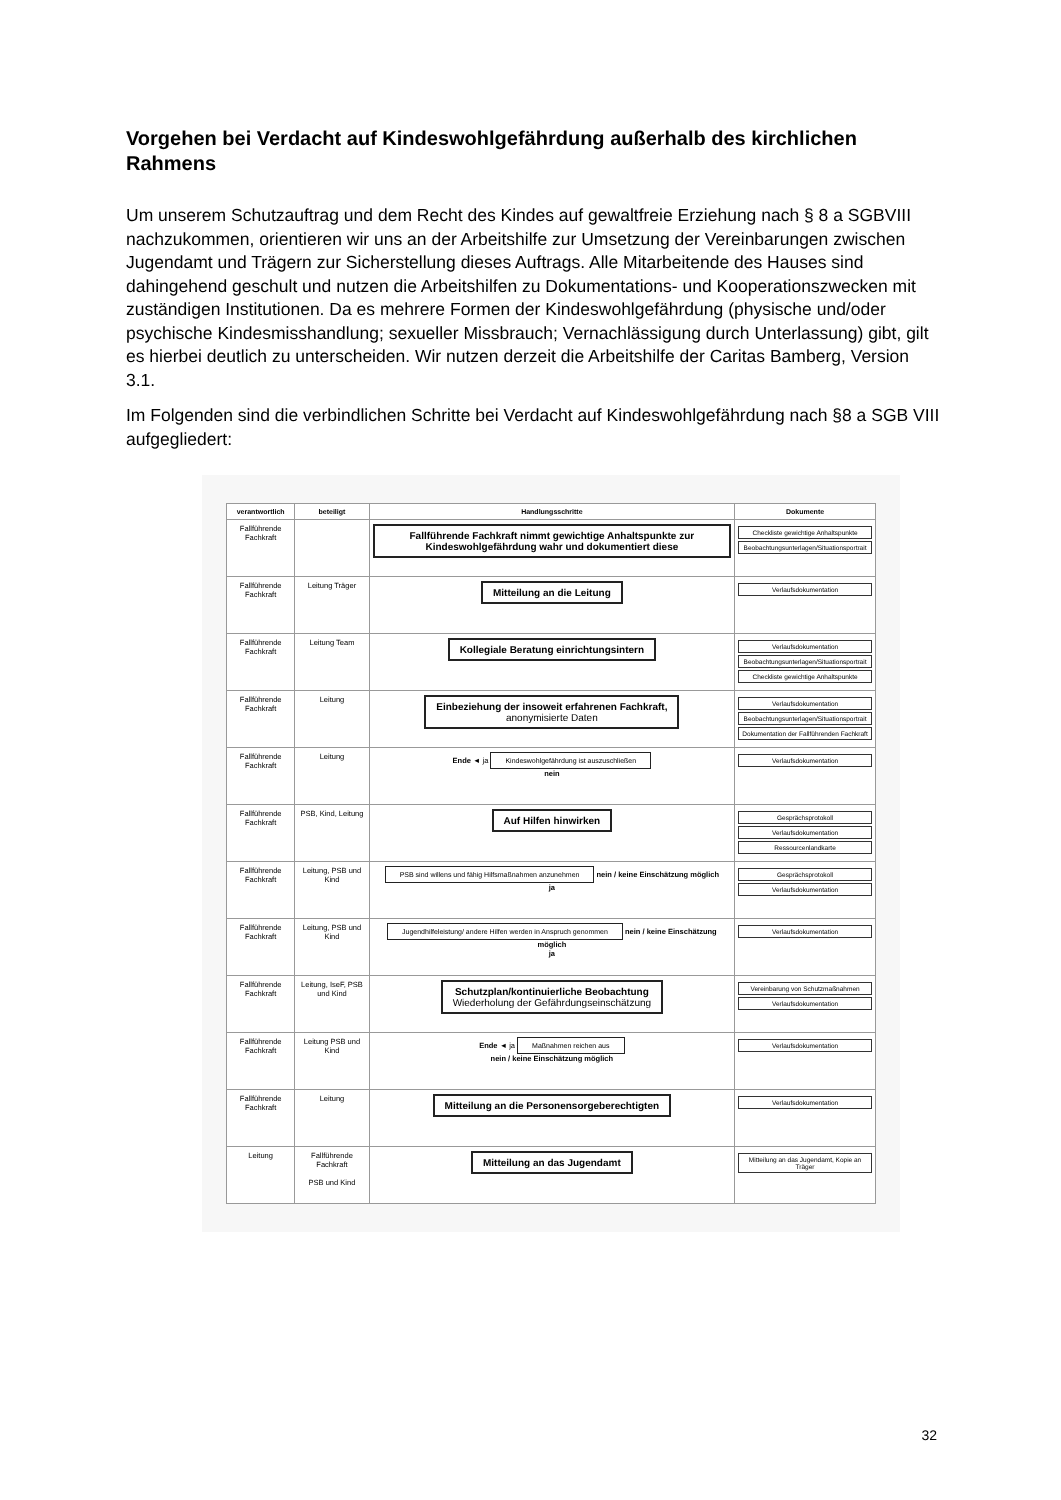Vorgehen bei Verdacht auf Kindeswohlgefährdung außerhalb des kirchlichen Rahmens
Um unserem Schutzauftrag und dem Recht des Kindes auf gewaltfreie Erziehung nach § 8 a SGBVIII nachzukommen, orientieren wir uns an der Arbeitshilfe zur Umsetzung der Vereinbarungen zwischen Jugendamt und Trägern zur Sicherstellung dieses Auftrags. Alle Mitarbeitende des Hauses sind dahingehend geschult und nutzen die Arbeitshilfen zu Dokumentations- und Kooperationszwecken mit zuständigen Institutionen. Da es mehrere Formen der Kindeswohlgefährdung (physische und/oder psychische Kindesmisshandlung; sexueller Missbrauch; Vernachlässigung durch Unterlassung) gibt, gilt es hierbei deutlich zu unterscheiden. Wir nutzen derzeit die Arbeitshilfe der Caritas Bamberg, Version 3.1.
Im Folgenden sind die verbindlichen Schritte bei Verdacht auf Kindeswohlgefährdung nach §8 a SGB VIII aufgegliedert:
| verantwortlich | beteiligt | Handlungsschritte | Dokumente |
| --- | --- | --- | --- |
| Fallführende Fachkraft | | Fallführende Fachkraft nimmt gewichtige Anhaltspunkte zur Kindeswohlgefährdung wahr und dokumentiert diese | Checkliste gewichtige Anhaltspunkte Beobachtungsunterlagen/Situationsportrait |
| Fallführende Fachkraft | Leitung Träger | Mitteilung an die Leitung | Verlaufsdokumentation |
| Fallführende Fachkraft | Leitung Team | Kollegiale Beratung einrichtungsintern | Verlaufsdokumentation Beobachtungsunterlagen/Situationsportrait Checkliste gewichtige Anhaltspunkte |
| Fallführende Fachkraft | Leitung | Einbeziehung der insoweit erfahrenen Fachkraft, anonymisierte Daten | Verlaufsdokumentation Beobachtungsunterlagen/Situationsportrait Dokumentation der Fallführenden Fachkraft |
| Fallführende Fachkraft | Leitung | Ende ◄ ja Kindeswohlgefährdung ist auszuschließen nein | Verlaufsdokumentation |
| Fallführende Fachkraft | PSB, Kind, Leitung | Auf Hilfen hinwirken | Gesprächsprotokoll Verlaufsdokumentation Ressourcenlandkarte |
| Fallführende Fachkraft | Leitung, PSB und Kind | PSB sind willens und fähig Hilfsmaßnahmen anzunehmen nein / keine Einschätzung möglich ja | Gesprächsprotokoll Verlaufsdokumentation |
| Fallführende Fachkraft | Leitung, PSB und Kind | Jugendhilfeleistung/ andere Hilfen werden in Anspruch genommen nein / keine Einschätzung möglich ja | Verlaufsdokumentation |
| Fallführende Fachkraft | Leitung, IseF, PSB und Kind | Schutzplan/kontinuierliche Beobachtung Wiederholung der Gefährdungseinschätzung | Vereinbarung von Schutzmaßnahmen Verlaufsdokumentation |
| Fallführende Fachkraft | Leitung PSB und Kind | Ende ◄ ja Maßnahmen reichen aus nein / keine Einschätzung möglich | Verlaufsdokumentation |
| Fallführende Fachkraft | Leitung | Mitteilung an die Personensorgeberechtigten | Verlaufsdokumentation |
| Leitung | Fallführende Fachkraft PSB und Kind | Mitteilung an das Jugendamt | Mitteilung an das Jugendamt, Kopie an Träger |
32